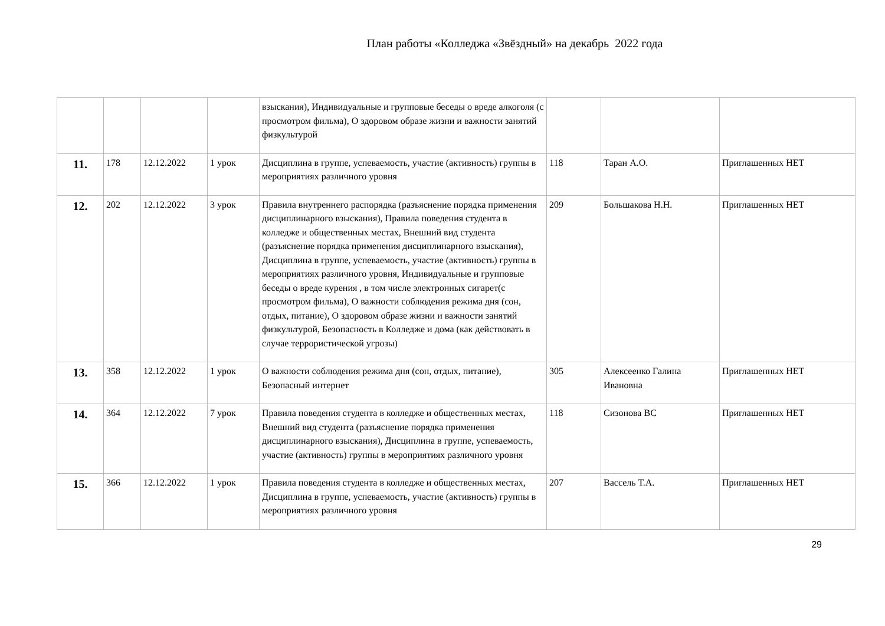План работы «Колледжа «Звёздный» на декабрь 2022 года
| | | | | взыскания), Индивидуальные и групповые беседы о вреде алкоголя (с просмотром фильма), О здоровом образе жизни и важности занятий физкультурой | | | |
| 11. | 178 | 12.12.2022 | 1 урок | Дисциплина в группе, успеваемость, участие (активность) группы в мероприятиях различного уровня | 118 | Таран А.О. | Приглашенных НЕТ |
| 12. | 202 | 12.12.2022 | 3 урок | Правила внутреннего распорядка (разъяснение порядка применения дисциплинарного взыскания), Правила поведения студента в колледже и общественных местах, Внешний вид студента (разъяснение порядка применения дисциплинарного взыскания), Дисциплина в группе, успеваемость, участие (активность) группы в мероприятиях различного уровня, Индивидуальные и групповые беседы о вреде курения , в том числе электронных сигарет(с просмотром фильма), О важности соблюдения режима дня (сон, отдых, питание), О здоровом образе жизни и важности занятий физкультурой, Безопасность в Колледже и дома (как действовать в случае террористической угрозы) | 209 | Большакова Н.Н. | Приглашенных НЕТ |
| 13. | 358 | 12.12.2022 | 1 урок | О важности соблюдения режима дня (сон, отдых, питание), Безопасный интернет | 305 | Алексеенко Галина Ивановна | Приглашенных НЕТ |
| 14. | 364 | 12.12.2022 | 7 урок | Правила поведения студента в колледже и общественных местах, Внешний вид студента (разъяснение порядка применения дисциплинарного взыскания), Дисциплина в группе, успеваемость, участие (активность) группы в мероприятиях различного уровня | 118 | Сизонова ВС | Приглашенных НЕТ |
| 15. | 366 | 12.12.2022 | 1 урок | Правила поведения студента в колледже и общественных местах, Дисциплина в группе, успеваемость, участие (активность) группы в мероприятиях различного уровня | 207 | Вассель Т.А. | Приглашенных НЕТ |
29